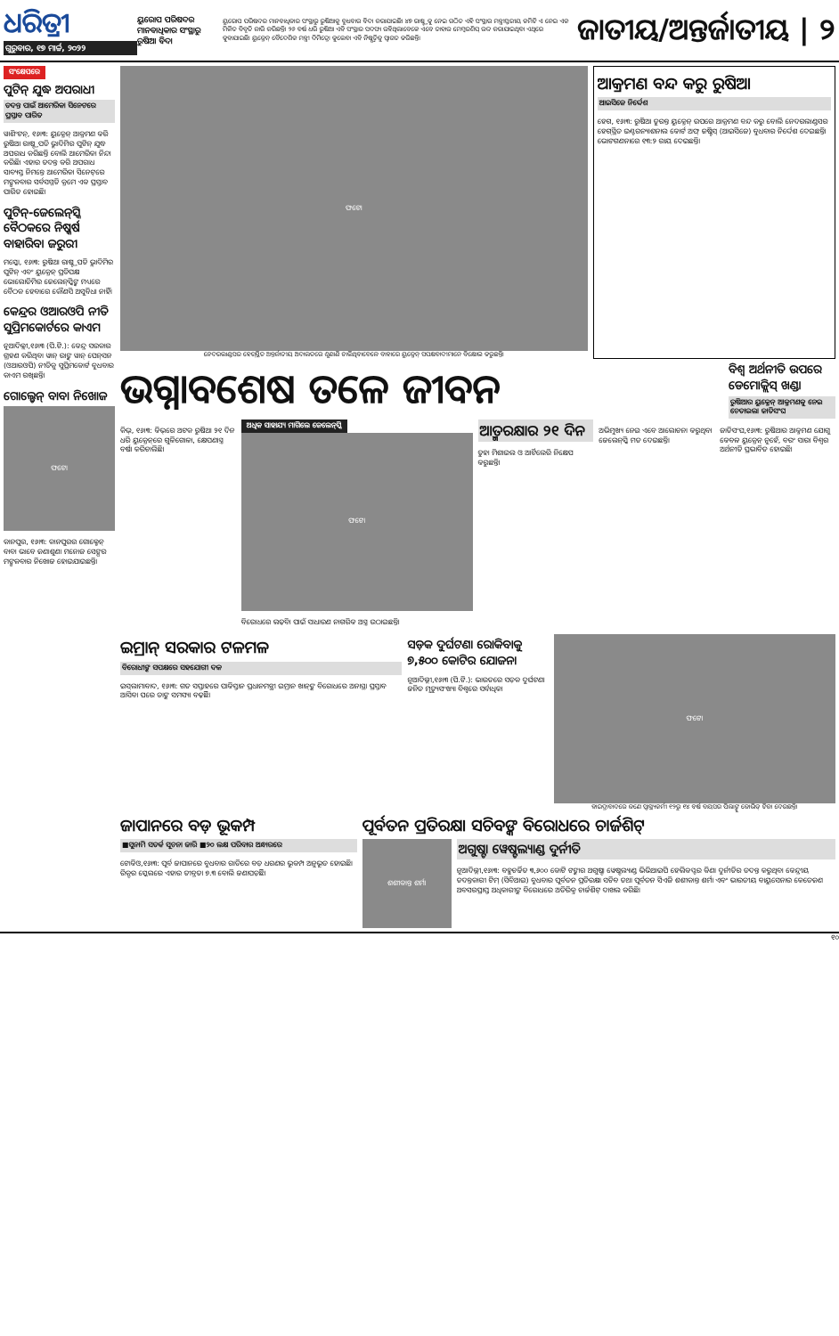ଧରିତ୍ରୀ
ଗୁରୁବାର, ୧୭ ମାର୍ଚ୍ଚ, ୨୦୨୨
ୟୁରୋପ ପରିଷଦର ମାନବାଧିକାର ସଂସ୍ଥାରୁ ରୁଷିଆ ବିଦା
ୟୁରୋପ ପରିଷଦର ମାନବାଧିକାର ସଂସ୍ଥାରୁ ରୁଷିଆକୁ ବୁଧବାର ବିଦା କରାଯାଇଛି। ୪୭ ରାଷ୍ଟ୍ରକୁ ନେଇ ଗଠିତ ଏହି ସଂସ୍ଥାର ମନ୍ତ୍ରୀସ୍ତରୀୟ କମିଟି ଏ ନେଇ ଏକ ମିଳିତ ବିବୃତି ଜାରି କରିଛନ୍ତି। ୨୬ ବର୍ଷ ଧରି ରୁଷିଆ ଏହି ସଂସ୍ଥାର ସଦସ୍ୟ ରହିଥିଲାବେଳେ ଏବେ ତାହାର ମେମ୍ବରଶିପ୍ ରଦ୍ଦ କରାଯାଇଥିବା ଏଥିରେ କୁହାଯାଇଛି। ୟୁକ୍ରେନ୍ ବୈଦେଶିକ ମନ୍ତ୍ରୀ ଦିମିତ୍ରୋ କୁଲେବା ଏହି ନିଷ୍ପତ୍ତିକୁ ସ୍ୱାଗତ କରିଛନ୍ତି।
ଜାତୀୟ/ଅନ୍ତର୍ଜାତୀୟ | ୨
ସଂକ୍ଷେପରେ
ପୁଟିନ୍ ଯୁଦ୍ଧ ଅପରାଧୀ
ତଦନ୍ତ ପାଇଁ ଆମେରିକା ସିନେଟରେ ପ୍ରସ୍ତାବ ପାରିତ
ୱାଶିଂଟନ୍, ୧୬।୩: ୟୁକ୍ରେନ୍ ଆକ୍ରମଣ କରି ରୁଷିଆ ରାଷ୍ଟ୍ରପତି ଭ୍ଲାଦିମିର ପୁଟିନ୍ ଯୁଦ୍ଧ ଅପରାଧ କରିଛନ୍ତି ବୋଲି ଆମେରିକା ନିନ୍ଦା କରିଛି। ଏହାର ତଦନ୍ତ କରି ଅପରାଧ ସାବ୍ୟସ୍ତ ନିମନ୍ତେ ଆମେରିକା ସିନେଟ୍‌ରେ ମଙ୍ଗଳବାର ସର୍ବସମ୍ମତି କ୍ରମେ ଏକ ପ୍ରସ୍ତାବ ପାରିତ ହୋଇଛି।
ପୁଟିନ୍-ଜେଲେନ୍‌ସ୍କି ବୈଠକରେ ନିଷ୍କର୍ଷ ବାହାରିବା ଜରୁରୀ
ମସ୍କୋ, ୧୬।୩: ରୁଷିଆ ରାଷ୍ଟ୍ରପତି ଭ୍ଲାଦିମିର ପୁଟିନ୍ ଏବଂ ୟୁକ୍ରେନ୍ ପ୍ରତିପକ୍ଷ ଭୋଲୋଡିମିର ଜେଲେନ୍‌ସ୍କିଙ୍କ ମଧ୍ୟରେ ବୈଠକ ହେବାରେ କୌଣସି ଅସୁବିଧା ନାହିଁ।
କେନ୍ଦ୍ରର ଓଆରଓପି ନୀତି ସୁପ୍ରିମକୋର୍ଟରେ କାଏମ
ନୂଆଦିଲ୍ଲୀ,୧୬।୩ (ପି.ଟି.): କେନ୍ଦ୍ର ସରକାର ଗ୍ରହଣ କରିଥିବା ୱାନ୍ ରାଙ୍କ୍ ୱାନ୍ ପେନ୍‌ସନ (ଓଆରଓପି) ନୀତିକୁ ସୁପ୍ରିମକୋର୍ଟ ବୁଧବାର କାଏମ ରଖିଛନ୍ତି।
ଗୋଲ୍ଡେନ୍ ବାବା ନିଖୋଜ
ଫଟୋ
କାନପୁର, ୧୬।୩: କାନପୁରର ଗୋଲ୍ଡେନ୍ ବାବା ଭାବେ ଜଣାଶୁଣା ମନୋଜ ସେଙ୍ଗର ମଙ୍ଗଳବାର ନିଖୋଜ ହୋଇଯାଇଛନ୍ତି।
ଫଟୋ
ନେଦରଲାଣ୍ଡସର ହେଗ୍‌ସ୍ଥିତ ଅନ୍ତର୍ଜାତୀୟ ଅଦାଲତରେ ଶୁଣାଣି ଚାଲିଥିବାବେଳେ ବାହାରେ ୟୁକ୍ରେନ୍ ସପକ୍ଷବାଦୀମାନେ ବିକ୍ଷୋଭ କରୁଛନ୍ତି।
ଆକ୍ରମଣ ବନ୍ଦ କରୁ ରୁଷିଆ
ଆଇସିଜେ ନିର୍ଦ୍ଦେଶ
ହେଗ, ୧୬।୩: ରୁଷିଆ ତୁରନ୍ତ ୟୁକ୍ରେନ୍ ଉପରେ ଆକ୍ରମଣ ବନ୍ଦ କରୁ ବୋଲି ନେଦରଲାଣ୍ଡସର ହେଗ୍‌ସ୍ଥିତ ଇଣ୍ଟରନ୍ୟାଶନାଲ କୋର୍ଟ ଅଫ୍ ଜଷ୍ଟିସ୍ (ଆଇସିଜେ) ବୁଧବାର ନିର୍ଦ୍ଦେଶ ଦେଇଛନ୍ତି। ଭୋଟଗଣନାରେ ୧୩:୨ ରାୟ ଦେଇଛନ୍ତି।
ଭଗ୍ନାବଶେଷ ତଳେ ଜୀବନ
ବିଶ୍ୱ ଅର୍ଥନୀତି ଉପରେ ଡେମୋକ୍ଲିସ୍ ଖଣ୍ଡା
ରୁଷିଆର ୟୁକ୍ରେନ୍ ଆକ୍ରମଣକୁ ନେଇ ଚେତାଇଲା ଜାତିସଂଘ
କିଭ୍, ୧୬।୩: କିଭ୍‌ରେ ଅଟକ ରୁଷିଆ ୨୧ ଦିନ ଧରି ୟୁକ୍ରେନ୍‌ରେ ଗୁଳିଗୋଳା, କ୍ଷେପଣାସ୍ତ୍ର ବର୍ଷା କରିଚାଲିଛି।
ଅଧିକ ସାହାଯ୍ୟ ମାଗିଲେ ଜେଲେନ୍‌ସ୍କି
ଫଟୋ
ବିରୋଧରେ ଲଢ଼ିବା ପାଇଁ ସାଧାରଣ ନାଗରିକ ଅସ୍ତ୍ର ଉଠାଇଛନ୍ତି।
ଆତ୍ମରକ୍ଷାର ୨୧ ଦିନ
ତୁହା ମିଶାଇଲ ଓ ଆର୍ଟିଲେରି ନିକ୍ଷେପ କରୁଛନ୍ତି।
ଅଭିମୁଖ୍ୟ ନେଇ ଏବେ ଆଲୋଚନା କରୁଥିବା ଜେଲେନ୍‌ସ୍କି ମତ ଦେଇଛନ୍ତି।
ଜାତିସଂଘ,୧୬।୩: ରୁଷିଆର ଆକ୍ରମଣ ଯୋଗୁ କେବଳ ୟୁକ୍ରେନ୍ ନୁହେଁ, ବରଂ ସାରା ବିଶ୍ୱର ଅର୍ଥନୀତି ପ୍ରଭାବିତ ହୋଇଛି।
ଇମ୍ରାନ୍ ସରକାର ଟଳମଳ
ବିରୋଧୀଙ୍କ ସପକ୍ଷରେ ସହଯୋଗୀ ଦଳ
ଇସ୍‌ଲାମାବାଦ, ୧୬।୩: ଗତ ସପ୍ତାହରେ ପାକିସ୍ତାନ ପ୍ରଧାନମନ୍ତ୍ରୀ ଇମ୍ରାନ ଖାନ୍‌ଙ୍କ ବିରୋଧରେ ଅନାସ୍ଥା ପ୍ରସ୍ତାବ ଆସିବା ପରେ ତାଙ୍କ ସମସ୍ୟା ବଢ଼ିଛି।
ସଡ଼କ ଦୁର୍ଘଟଣା ରୋକିବାକୁ ୭,୫୦୦ କୋଟିର ଯୋଜନା
ନୂଆଦିଲ୍ଲୀ,୧୬।୩ (ପି.ଟି.): ଭାରତରେ ସଡ଼କ ଦୁର୍ଘଟଣା ଜନିତ ମୃତ୍ୟୁସଂଖ୍ୟା ବିଶ୍ୱରେ ସର୍ବାଧିକ।
ଫଟୋ
ହାଇଦ୍ରାବାଦରେ ଜଣେ ସ୍ୱାସ୍ଥ୍ୟକର୍ମୀ ୧୨ରୁ ୧୪ ବର୍ଷ ବୟସର ପିଲାଙ୍କୁ କୋଭିଡ୍ ଟିକା ଦେଉଛନ୍ତି।
ଜାପାନରେ ବଡ଼ ଭୂକମ୍ପ
■ସୁନାମି ସତର୍କ ସୂଚନା ଜାରି ■୨୦ ଲକ୍ଷ ପରିବାର ଅନ୍ଧାରରେ
ଟୋକିଓ,୧୬।୩: ପୂର୍ବ ଜାପାନରେ ବୁଧବାର ରାତିରେ ବଡ଼ ଧରଣର ଭୂକମ୍ପ ଅନୁଭୂତ ହୋଇଛି। ରିକ୍ଟର ସ୍କେଲରେ ଏହାର ତୀବ୍ରତା ୭.୩ ବୋଲି ଜଣାପଡ଼ିଛି।
ପୂର୍ବତନ ପ୍ରତିରକ୍ଷା ସଚିବଙ୍କ ବିରୋଧରେ ଚାର୍ଜଶିଟ୍
ଶଶୀକାନ୍ତ ଶର୍ମା
ଅଗୁଷ୍ଟା ୱେଷ୍ଟଲ୍ୟାଣ୍ଡ ଦୁର୍ନୀତି
ନୂଆଦିଲ୍ଲୀ,୧୬।୩: ବହୁଚର୍ଚ୍ଚିତ ୩,୬୦୦ କୋଟି ଟଙ୍କାର ଅଗୁଷ୍ଟା ୱେଷ୍ଟଲ୍ୟାଣ୍ଡ ଭିଭିଆଇପି ହେଲିକପ୍ଟର କିଣା ଦୁର୍ନୀତିର ତଦନ୍ତ କରୁଥିବା କେନ୍ଦ୍ରୀୟ ତଦନ୍ତକାରୀ ଟିମ୍ (ସିବିଆଇ) ବୁଧବାର ପୂର୍ବତନ ପ୍ରତିରକ୍ଷା ସଚିବ ତଥା ପୂର୍ବତନ ସିଏଜି ଶଶୀକାନ୍ତ ଶର୍ମା ଏବଂ ଭାରତୀୟ ବାୟୁସେନାର କେତେଜଣ ଅବସରପ୍ରାପ୍ତ ଅଧିକାରୀଙ୍କ ବିରୋଧରେ ଅତିରିକ୍ତ ଚାର୍ଜଶିଟ୍ ଦାଖଲ କରିଛି।
୧୦